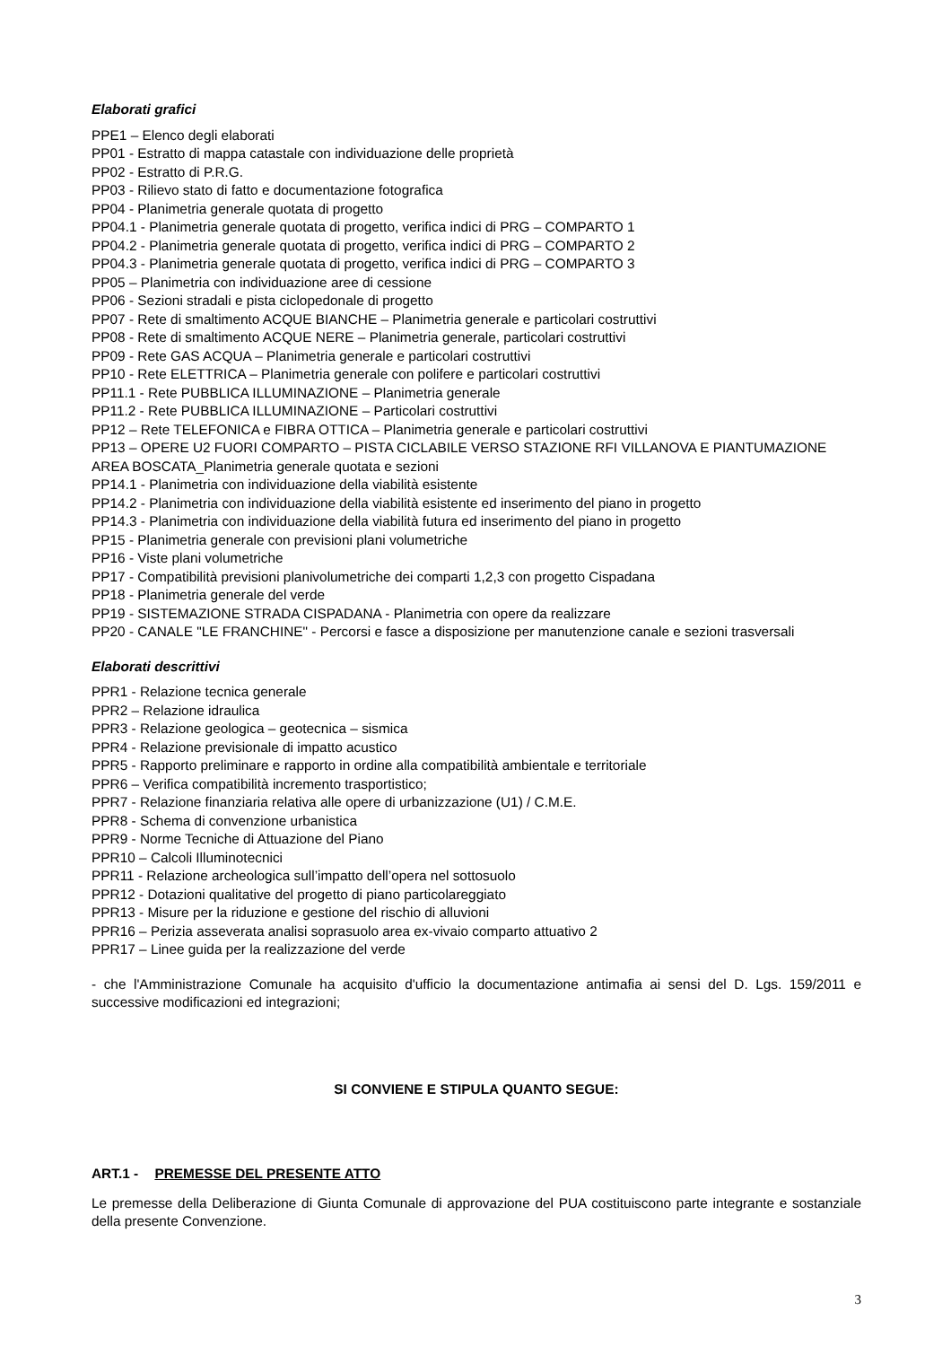Elaborati grafici
PPE1 – Elenco degli elaborati
PP01 - Estratto di mappa catastale con individuazione delle proprietà
PP02 - Estratto di P.R.G.
PP03 - Rilievo stato di fatto e documentazione fotografica
PP04 - Planimetria generale quotata di progetto
PP04.1 - Planimetria generale quotata di progetto, verifica indici di PRG – COMPARTO 1
PP04.2 - Planimetria generale quotata di progetto, verifica indici di PRG – COMPARTO 2
PP04.3 - Planimetria generale quotata di progetto, verifica indici di PRG – COMPARTO 3
PP05 – Planimetria con individuazione aree di cessione
PP06 - Sezioni stradali e pista ciclopedonale di progetto
PP07 - Rete di smaltimento ACQUE BIANCHE – Planimetria generale e particolari costruttivi
PP08 - Rete di smaltimento ACQUE NERE – Planimetria generale, particolari costruttivi
PP09 - Rete GAS ACQUA – Planimetria generale e particolari costruttivi
PP10 - Rete ELETTRICA – Planimetria generale con polifere e particolari costruttivi
PP11.1 - Rete PUBBLICA ILLUMINAZIONE – Planimetria generale
PP11.2 - Rete PUBBLICA ILLUMINAZIONE – Particolari costruttivi
PP12 – Rete TELEFONICA e FIBRA OTTICA – Planimetria generale e particolari costruttivi
PP13 – OPERE U2 FUORI COMPARTO – PISTA CICLABILE VERSO STAZIONE RFI VILLANOVA E PIANTUMAZIONE AREA BOSCATA_Planimetria generale quotata e sezioni
PP14.1 - Planimetria con individuazione della viabilità esistente
PP14.2 - Planimetria con individuazione della viabilità esistente ed inserimento del piano in progetto
PP14.3 - Planimetria con individuazione della viabilità futura ed inserimento del piano in progetto
PP15 - Planimetria generale con previsioni plani volumetriche
PP16 - Viste plani volumetriche
PP17 - Compatibilità previsioni planivolumetriche dei comparti 1,2,3 con progetto Cispadana
PP18 - Planimetria generale del verde
PP19 - SISTEMAZIONE STRADA CISPADANA - Planimetria con opere da realizzare
PP20 - CANALE "LE FRANCHINE" - Percorsi e fasce a disposizione per manutenzione canale e sezioni trasversali
Elaborati descrittivi
PPR1 - Relazione tecnica generale
PPR2 – Relazione idraulica
PPR3 - Relazione geologica – geotecnica – sismica
PPR4 - Relazione previsionale di impatto acustico
PPR5 - Rapporto preliminare e rapporto in ordine alla compatibilità ambientale e territoriale
PPR6 – Verifica compatibilità incremento trasportistico;
PPR7 - Relazione finanziaria relativa alle opere di urbanizzazione (U1) / C.M.E.
PPR8 - Schema di convenzione urbanistica
PPR9 - Norme Tecniche di Attuazione del Piano
PPR10 – Calcoli Illuminotecnici
PPR11 - Relazione archeologica sull’impatto dell’opera nel sottosuolo
PPR12 - Dotazioni qualitative del progetto di piano particolareggiato
PPR13 - Misure per la riduzione e gestione del rischio di alluvioni
PPR16 – Perizia asseverata analisi soprasuolo area ex-vivaio comparto attuativo 2
PPR17 – Linee guida per la realizzazione del verde
- che l'Amministrazione Comunale ha acquisito d'ufficio la documentazione antimafia ai sensi del D. Lgs. 159/2011 e successive modificazioni ed integrazioni;
SI CONVIENE E STIPULA QUANTO SEGUE:
ART.1 - PREMESSE DEL PRESENTE ATTO
Le premesse della Deliberazione di Giunta Comunale di approvazione del PUA costituiscono parte integrante e sostanziale della presente Convenzione.
3